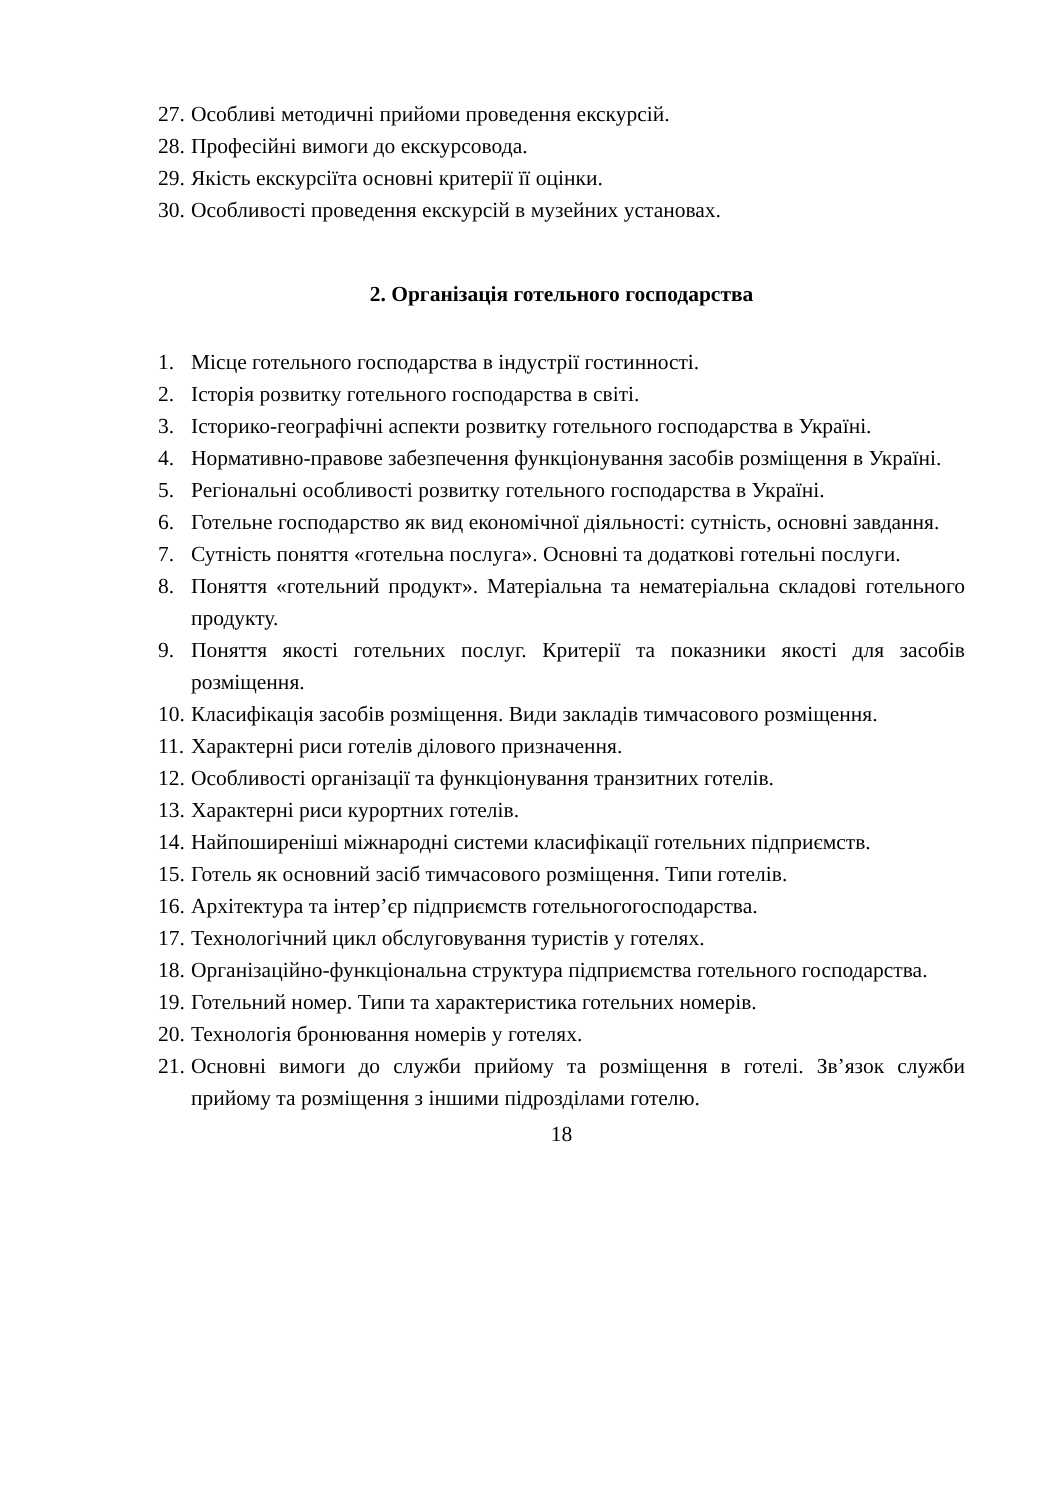27. Особливі методичні прийоми проведення екскурсій.
28. Професійні вимоги до екскурсовода.
29. Якість екскурсіїта основні критерії її оцінки.
30. Особливості проведення екскурсій в музейних установах.
2. Організація готельного господарства
1. Місце готельного господарства в індустрії гостинності.
2. Історія розвитку готельного господарства в світі.
3. Історико-географічні аспекти розвитку готельного господарства в Україні.
4. Нормативно-правове забезпечення функціонування засобів розміщення в Україні.
5. Регіональні особливості розвитку готельного господарства в Україні.
6. Готельне господарство як вид економічної діяльності: сутність, основні завдання.
7. Сутність поняття «готельна послуга». Основні та додаткові готельні послуги.
8. Поняття «готельний продукт». Матеріальна та нематеріальна складові готельного продукту.
9. Поняття якості готельних послуг. Критерії та показники якості для засобів розміщення.
10. Класифікація засобів розміщення. Види закладів тимчасового розміщення.
11. Характерні риси готелів ділового призначення.
12. Особливості організації та функціонування транзитних готелів.
13. Характерні риси курортних готелів.
14. Найпоширеніші міжнародні системи класифікації готельних підприємств.
15. Готель як основний засіб тимчасового розміщення. Типи готелів.
16. Архітектура та інтер’єр підприємств готельногогосподарства.
17. Технологічний цикл обслуговування туристів у готелях.
18. Організаційно-функціональна структура підприємства готельного господарства.
19. Готельний номер. Типи та характеристика готельних номерів.
20. Технологія бронювання номерів у готелях.
21. Основні вимоги до служби прийому та розміщення в готелі. Зв’язок служби прийому та розміщення з іншими підрозділами готелю.
18